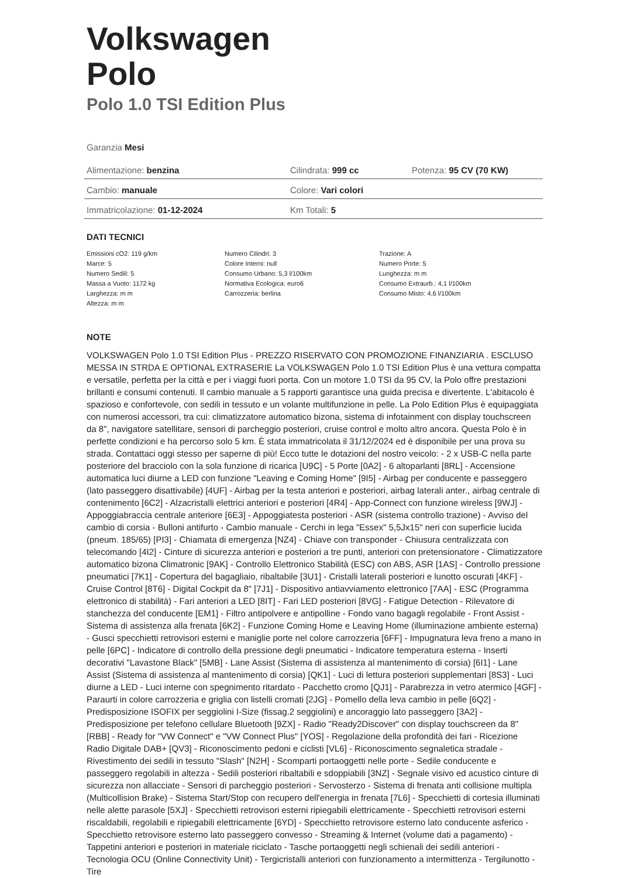Volkswagen
Polo
Polo 1.0 TSI Edition Plus
Garanzia Mesi
| Alimentazione: benzina | Cilindrata: 999 cc | Potenza: 95 CV (70 KW) |
| Cambio: manuale | Colore: Vari colori | |
| Immatricolazione: 01-12-2024 | Km Totali: 5 | |
DATI TECNICI
| Emissioni cO2: 119 g/km | Numero Cilindri: 3 | Trazione: A |
| Marce: 5 | Colore Interni: null | Numero Porte: 5 |
| Numero Sedili: 5 | Consumo Urbano: 5,3 l/100km | Lunghezza: m m |
| Massa a Vuoto: 1172 kg | Normativa Ecologica: euro6 | Consumo Extraurb.: 4,1 l/100km |
| Larghezza: m m | Carrozzeria: berlina | Consumo Misto: 4,6 l/100km |
| Altezza: m m | | |
NOTE
VOLKSWAGEN Polo 1.0 TSI Edition Plus - PREZZO RISERVATO CON PROMOZIONE FINANZIARIA . ESCLUSO MESSA IN STRDA E OPTIONAL EXTRASERIE La VOLKSWAGEN Polo 1.0 TSI Edition Plus è una vettura compatta e versatile, perfetta per la città e per i viaggi fuori porta. Con un motore 1.0 TSI da 95 CV, la Polo offre prestazioni brillanti e consumi contenuti. Il cambio manuale a 5 rapporti garantisce una guida precisa e divertente. L'abitacolo è spazioso e confortevole, con sedili in tessuto e un volante multifunzione in pelle. La Polo Edition Plus è equipaggiata con numerosi accessori, tra cui: climatizzatore automatico bizona, sistema di infotainment con display touchscreen da 8", navigatore satellitare, sensori di parcheggio posteriori, cruise control e molto altro ancora. Questa Polo è in perfette condizioni e ha percorso solo 5 km. È stata immatricolata il 31/12/2024 ed è disponibile per una prova su strada. Contattaci oggi stesso per saperne di più! Ecco tutte le dotazioni del nostro veicolo: - 2 x USB-C nella parte posteriore del bracciolo con la sola funzione di ricarica [U9C] - 5 Porte [0A2] - 6 altoparlanti [8RL] - Accensione automatica luci diurne a LED con funzione "Leaving e Coming Home" [9I5] - Airbag per conducente e passeggero (lato passeggero disattivabile) [4UF] - Airbag per la testa anteriori e posteriori, airbag laterali anter., airbag centrale di contenimento [6C2] - Alzacristalli elettrici anteriori e posteriori [4R4] - App-Connect con funzione wireless [9WJ] - Appoggiabraccia centrale anteriore [6E3] - Appoggiatesta posteriori - ASR (sistema controllo trazione) - Avviso del cambio di corsia - Bulloni antifurto - Cambio manuale - Cerchi in lega "Essex" 5,5Jx15" neri con superficie lucida (pneum. 185/65) [PI3] - Chiamata di emergenza [NZ4] - Chiave con transponder - Chiusura centralizzata con telecomando [4I2] - Cinture di sicurezza anteriori e posteriori a tre punti, anteriori con pretensionatore - Climatizzatore automatico bizona Climatronic [9AK] - Controllo Elettronico Stabilità (ESC) con ABS, ASR [1AS] - Controllo pressione pneumatici [7K1] - Copertura del bagagliaio, ribaltabile [3U1] - Cristalli laterali posteriori e lunotto oscurati [4KF] - Cruise Control [8T6] - Digital Cockpit da 8" [7J1] - Dispositivo antiavviamento elettronico [7AA] - ESC (Programma elettronico di stabilità) - Fari anteriori a LED [8IT] - Fari LED posteriori [8VG] - Fatigue Detection - Rilevatore di stanchezza del conducente [EM1] - Filtro antipolvere e antipolline - Fondo vano bagagli regolabile - Front Assist - Sistema di assistenza alla frenata [6K2] - Funzione Coming Home e Leaving Home (illuminazione ambiente esterna) - Gusci specchietti retrovisori esterni e maniglie porte nel colore carrozzeria [6FF] - Impugnatura leva freno a mano in pelle [6PC] - Indicatore di controllo della pressione degli pneumatici - Indicatore temperatura esterna - Inserti decorativi "Lavastone Black" [5MB] - Lane Assist (Sistema di assistenza al mantenimento di corsia) [6I1] - Lane Assist (Sistema di assistenza al mantenimento di corsia) [QK1] - Luci di lettura posteriori supplementari [8S3] - Luci diurne a LED - Luci interne con spegnimento ritardato - Pacchetto cromo [QJ1] - Parabrezza in vetro atermico [4GF] - Paraurti in colore carrozzeria e griglia con listelli cromati [2JG] - Pomello della leva cambio in pelle [6Q2] - Predisposizione ISOFIX per seggiolini I-Size (fissag.2 seggiolini) e ancoraggio lato passeggero [3A2] - Predisposizione per telefono cellulare Bluetooth [9ZX] - Radio "Ready2Discover" con display touchscreen da 8" [RBB] - Ready for "VW Connect" e "VW Connect Plus" [YOS] - Regolazione della profondità dei fari - Ricezione Radio Digitale DAB+ [QV3] - Riconoscimento pedoni e ciclisti [VL6] - Riconoscimento segnaletica stradale - Rivestimento dei sedili in tessuto "Slash" [N2H] - Scomparti portaoggetti nelle porte - Sedile conducente e passeggero regolabili in altezza - Sedili posteriori ribaltabili e sdoppiabili [3NZ] - Segnale visivo ed acustico cinture di sicurezza non allacciate - Sensori di parcheggio posteriori - Servosterzo - Sistema di frenata anti collisione multipla (Multicollision Brake) - Sistema Start/Stop con recupero dell'energia in frenata [7L6] - Specchietti di cortesia illuminati nelle alette parasole [5XJ] - Specchietti retrovisori esterni ripiegabili elettricamente - Specchietti retrovisori esterni riscaldabili, regolabili e ripiegabili elettricamente [6YD] - Specchietto retrovisore esterno lato conducente asferico - Specchietto retrovisore esterno lato passeggero convesso - Streaming & Internet (volume dati a pagamento) - Tappetini anteriori e posteriori in materiale riciclato - Tasche portaoggetti negli schienali dei sedili anteriori - Tecnologia OCU (Online Connectivity Unit) - Tergicristalli anteriori con funzionamento a intermittenza - Tergilunotto - Tire